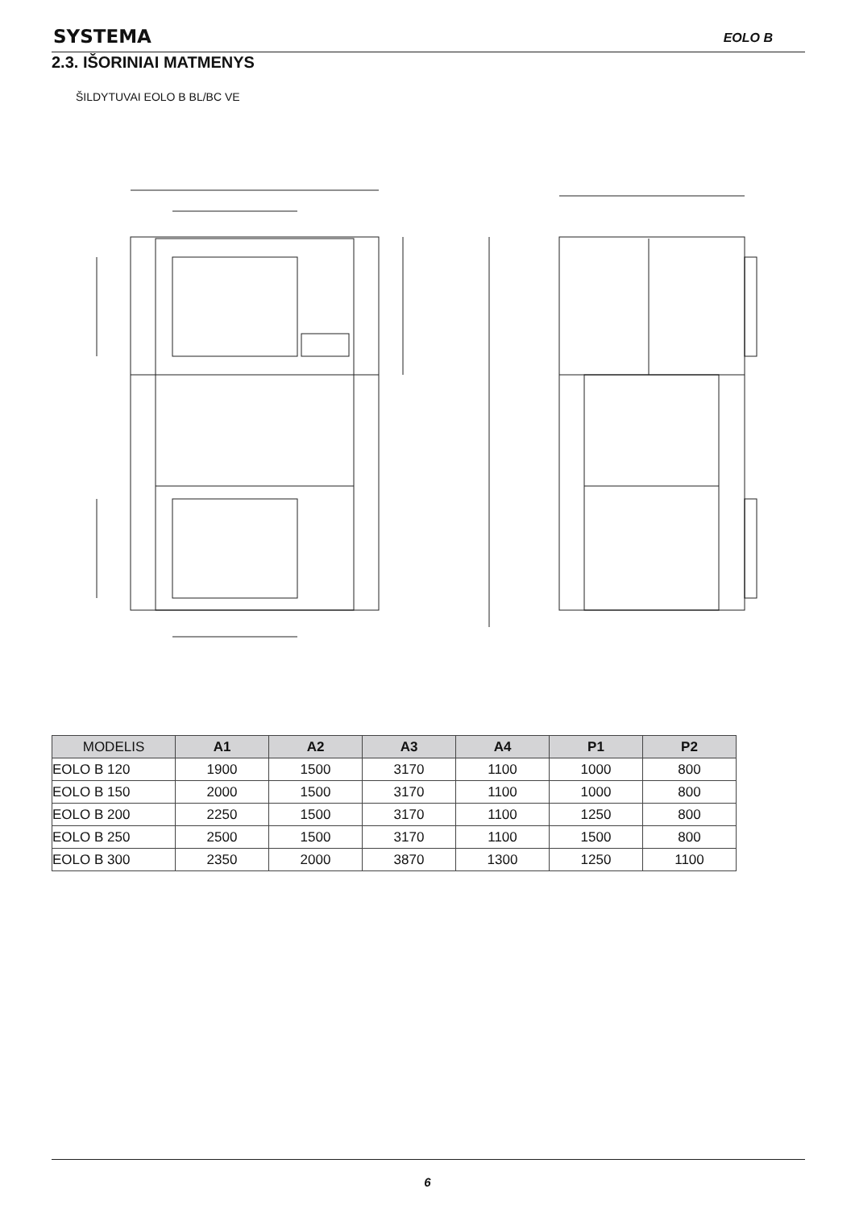SYSTEMA EOLO B
2.3. IŠORINIAI MATMENYS
ŠILDYTUVAI EOLO B BL/BC VE
| MODELIS | A1 | A2 | A3 | A4 | P1 | P2 |
| --- | --- | --- | --- | --- | --- | --- |
| EOLO B 120 | 1900 | 1500 | 3170 | 1100 | 1000 | 800 |
| EOLO B 150 | 2000 | 1500 | 3170 | 1100 | 1000 | 800 |
| EOLO B 200 | 2250 | 1500 | 3170 | 1100 | 1250 | 800 |
| EOLO B 250 | 2500 | 1500 | 3170 | 1100 | 1500 | 800 |
| EOLO B 300 | 2350 | 2000 | 3870 | 1300 | 1250 | 1100 |
6